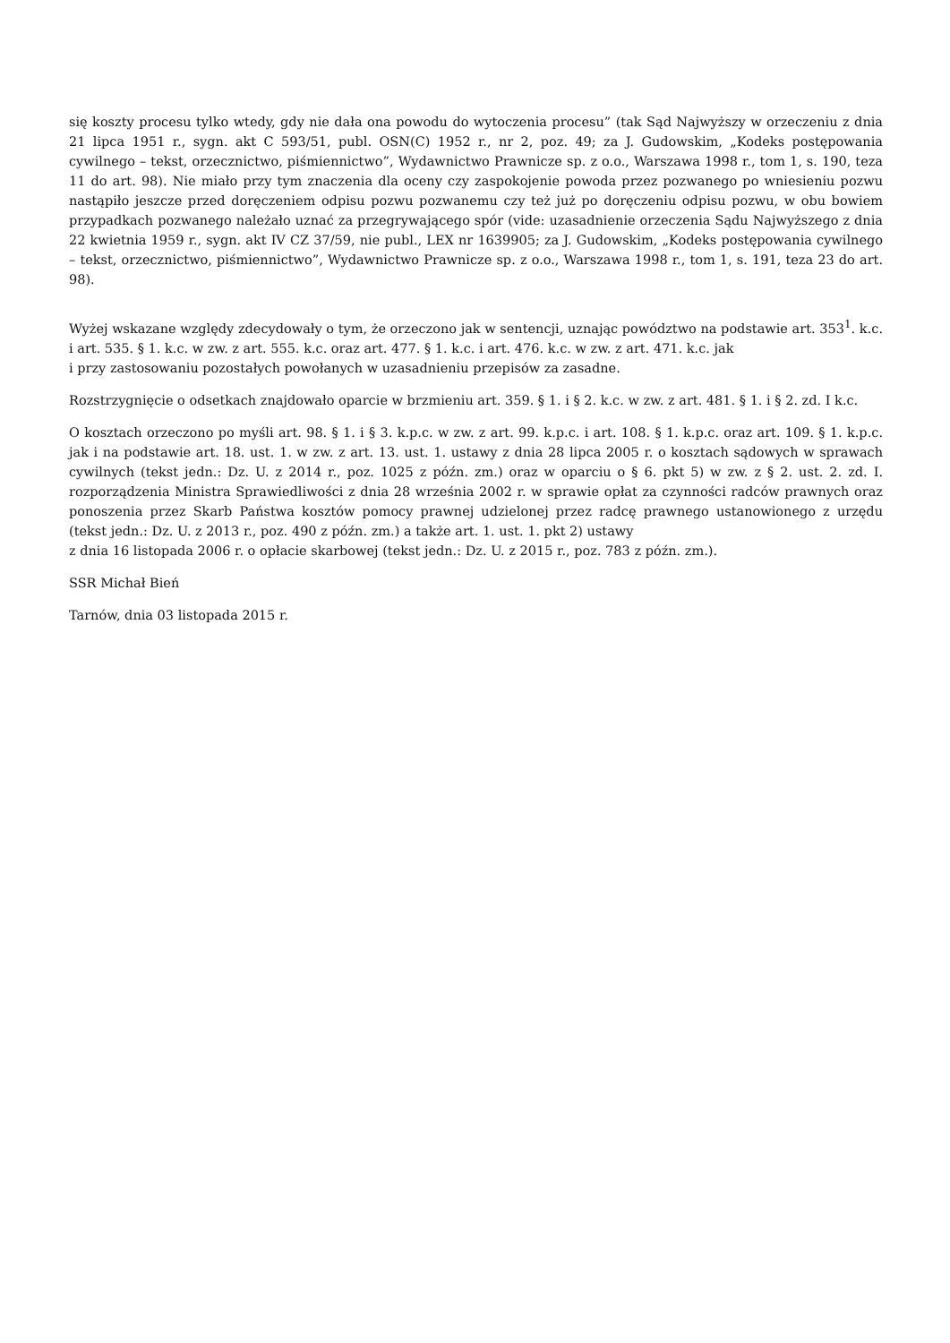się koszty procesu tylko wtedy, gdy nie dała ona powodu do wytoczenia procesu” (tak Sąd Najwyższy w orzeczeniu z dnia 21 lipca 1951 r., sygn. akt C 593/51, publ. OSN(C) 1952 r., nr 2, poz. 49; za J. Gudowskim, „Kodeks postępowania cywilnego – tekst, orzecznictwo, piśmiennictwo”, Wydawnictwo Prawnicze sp. z o.o., Warszawa 1998 r., tom 1, s. 190, teza 11 do art. 98). Nie miało przy tym znaczenia dla oceny czy zaspokojenie powoda przez pozwanego po wniesieniu pozwu nastąpiło jeszcze przed doręczeniem odpisu pozwu pozwanemu czy też już po doręczeniu odpisu pozwu, w obu bowiem przypadkach pozwanego należało uznać za przegrywającego spór (vide: uzasadnienie orzeczenia Sądu Najwyższego z dnia 22 kwietnia 1959 r., sygn. akt IV CZ 37/59, nie publ., LEX nr 1639905; za J. Gudowskim, „Kodeks postępowania cywilnego – tekst, orzecznictwo, piśmiennictwo”, Wydawnictwo Prawnicze sp. z o.o., Warszawa 1998 r., tom 1, s. 191, teza 23 do art. 98).
Wyżej wskazane względy zdecydowały o tym, że orzeczono jak w sentencji, uznając powództwo na podstawie art. 353<sup>1</sup>. k.c. i art. 535. § 1. k.c. w zw. z art. 555. k.c. oraz art. 477. § 1. k.c. i art. 476. k.c. w zw. z art. 471. k.c. jak
i przy zastosowaniu pozostałych powołanych w uzasadnieniu przepisów za zasadne.
Rozstrzygnięcie o odsetkach znajdowało oparcie w brzmieniu art. 359. § 1. i § 2. k.c. w zw. z art. 481. § 1. i § 2. zd. I k.c.
O kosztach orzeczono po myśli art. 98. § 1. i § 3. k.p.c. w zw. z art. 99. k.p.c. i art. 108. § 1. k.p.c. oraz art. 109. § 1. k.p.c. jak i na podstawie art. 18. ust. 1. w zw. z art. 13. ust. 1. ustawy z dnia 28 lipca 2005 r. o kosztach sądowych w sprawach cywilnych (tekst jedn.: Dz. U. z 2014 r., poz. 1025 z późn. zm.) oraz w oparciu o § 6. pkt 5) w zw. z § 2. ust. 2. zd. I. rozporządzenia Ministra Sprawiedliwości z dnia 28 września 2002 r. w sprawie opłat za czynności radców prawnych oraz ponoszenia przez Skarb Państwa kosztów pomocy prawnej udzielonej przez radcę prawnego ustanowionego z urzędu (tekst jedn.: Dz. U. z 2013 r., poz. 490 z późn. zm.) a także art. 1. ust. 1. pkt 2) ustawy
z dnia 16 listopada 2006 r. o opłacie skarbowej (tekst jedn.: Dz. U. z 2015 r., poz. 783 z późn. zm.).
SSR Michał Bień
Tarnów, dnia 03 listopada 2015 r.